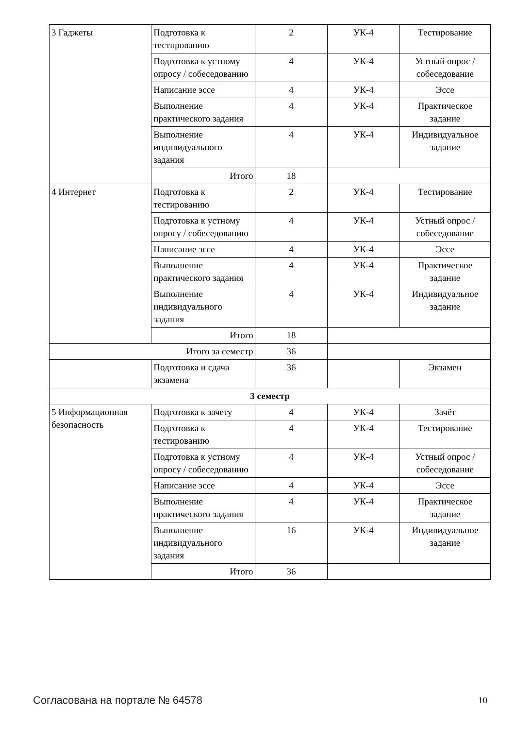| 3 Гаджеты | Подготовка к тестированию | 2 | УК-4 | Тестирование |
| | Подготовка к устному опросу / собеседованию | 4 | УК-4 | Устный опрос / собеседование |
| | Написание эссе | 4 | УК-4 | Эссе |
| | Выполнение практического задания | 4 | УК-4 | Практическое задание |
| | Выполнение индивидуального задания | 4 | УК-4 | Индивидуальное задание |
| | Итого | 18 | | |
| 4 Интернет | Подготовка к тестированию | 2 | УК-4 | Тестирование |
| | Подготовка к устному опросу / собеседованию | 4 | УК-4 | Устный опрос / собеседование |
| | Написание эссе | 4 | УК-4 | Эссе |
| | Выполнение практического задания | 4 | УК-4 | Практическое задание |
| | Выполнение индивидуального задания | 4 | УК-4 | Индивидуальное задание |
| | Итого | 18 | | |
| Итого за семестр | | 36 | | |
| | Подготовка и сдача экзамена | 36 | | Экзамен |
| 3 семестр | | | | |
| 5 Информационная безопасность | Подготовка к зачету | 4 | УК-4 | Зачёт |
| | Подготовка к тестированию | 4 | УК-4 | Тестирование |
| | Подготовка к устному опросу / собеседованию | 4 | УК-4 | Устный опрос / собеседование |
| | Написание эссе | 4 | УК-4 | Эссе |
| | Выполнение практического задания | 4 | УК-4 | Практическое задание |
| | Выполнение индивидуального задания | 16 | УК-4 | Индивидуальное задание |
| | Итого | 36 | | |
Согласована на портале № 64578 10